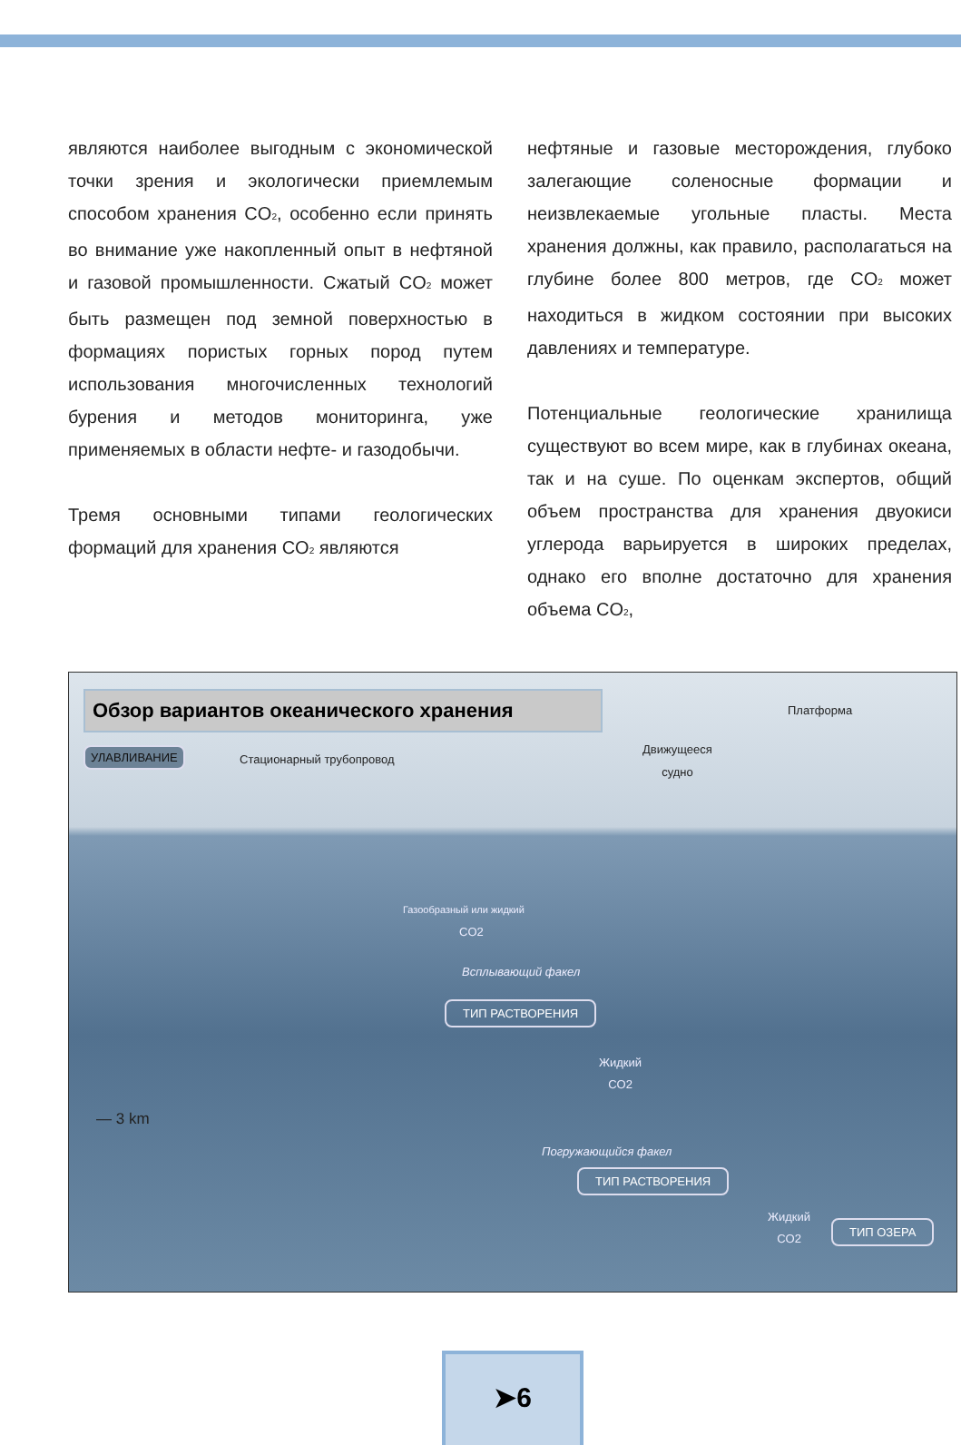являются наиболее выгодным с экономической точки зрения и экологически приемлемым способом хранения CO<sub>2</sub>, особенно если принять во внимание уже накопленный опыт в нефтяной и газовой промышленности. Сжатый CO<sub>2</sub> может быть размещен под земной поверхностью в формациях пористых горных пород путем использования многочисленных технологий бурения и методов мониторинга, уже применяемых в области нефте- и газодобычи.
Тремя основными типами геологических формаций для хранения CO<sub>2</sub> являются
нефтяные и газовые месторождения, глубоко залегающие соленосные формации и неизвлекаемые угольные пласты. Места хранения должны, как правило, располагаться на глубине более 800 метров, где CO<sub>2</sub> может находиться в жидком состоянии при высоких давлениях и температуре.
Потенциальные геологические хранилища существуют во всем мире, как в глубинах океана, так и на суше. По оценкам экспертов, общий объем пространства для хранения двуокиси углерода варьируется в широких пределах, однако его вполне достаточно для хранения объема CO<sub>2</sub>,
Обзор вариантов океанического хранения Платформа
Движущееся
судно
УЛАВЛИВАНИЕ
Стационарный трубопровод
Газообразный или жидкий
CO2
Всплывающий факел
ТИП РАСТВОРЕНИЯ
Жидкий
CO2
— 3 km
Погружающийся факел
ТИП РАСТВОРЕНИЯ
Жидкий
CO2
ТИП ОЗЕРА
➤6